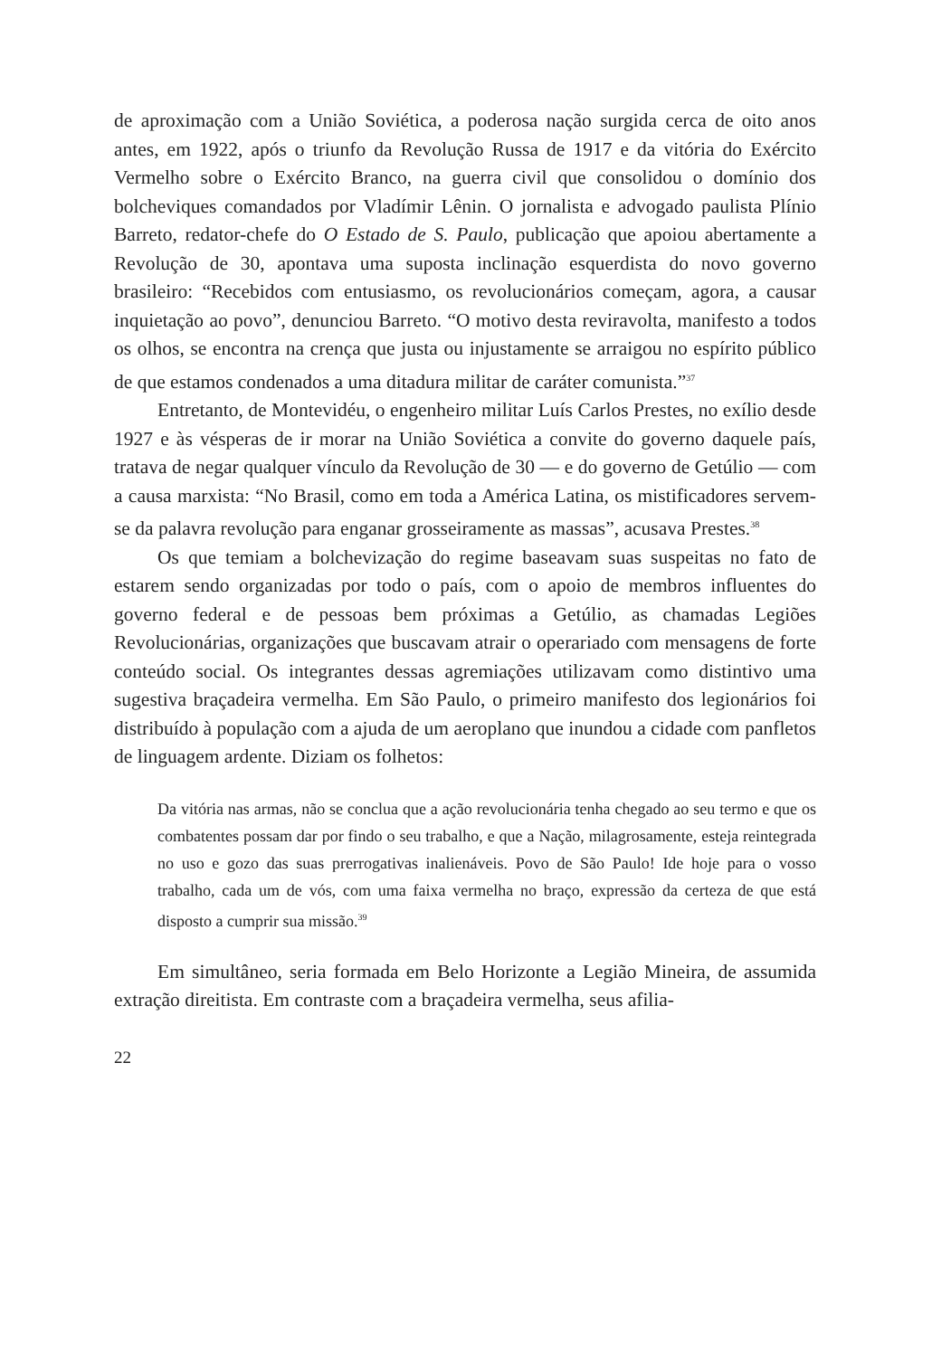de aproximação com a União Soviética, a poderosa nação surgida cerca de oito anos antes, em 1922, após o triunfo da Revolução Russa de 1917 e da vitória do Exército Vermelho sobre o Exército Branco, na guerra civil que consolidou o domínio dos bolcheviques comandados por Vladímir Lênin. O jornalista e advogado paulista Plínio Barreto, redator-chefe do O Estado de S. Paulo, publicação que apoiou abertamente a Revolução de 30, apontava uma suposta inclinação esquerdista do novo governo brasileiro: “Recebidos com entusiasmo, os revolucionários começam, agora, a causar inquietação ao povo”, denunciou Barreto. “O motivo desta reviravolta, manifesto a todos os olhos, se encontra na crença que justa ou injustamente se arraigou no espírito público de que estamos condenados a uma ditadura militar de caráter comunista.”<sup>37</sup>
Entretanto, de Montevidéu, o engenheiro militar Luís Carlos Prestes, no exílio desde 1927 e às vésperas de ir morar na União Soviética a convite do governo daquele país, tratava de negar qualquer vínculo da Revolução de 30 — e do governo de Getúlio — com a causa marxista: “No Brasil, como em toda a América Latina, os mistificadores servem-se da palavra revolução para enganar grosseiramente as massas”, acusava Prestes.<sup>38</sup>
Os que temiam a bolchevização do regime baseavam suas suspeitas no fato de estarem sendo organizadas por todo o país, com o apoio de membros influentes do governo federal e de pessoas bem próximas a Getúlio, as chamadas Legiões Revolucionárias, organizações que buscavam atrair o operariado com mensagens de forte conteúdo social. Os integrantes dessas agremiações utilizavam como distintivo uma sugestiva braçadeira vermelha. Em São Paulo, o primeiro manifesto dos legionários foi distribuído à população com a ajuda de um aeroplano que inundou a cidade com panfletos de linguagem ardente. Diziam os folhetos:
Da vitória nas armas, não se conclua que a ação revolucionária tenha chegado ao seu termo e que os combatentes possam dar por findo o seu trabalho, e que a Nação, milagrosamente, esteja reintegrada no uso e gozo das suas prerrogativas inalienáveis. Povo de São Paulo! Ide hoje para o vosso trabalho, cada um de vós, com uma faixa vermelha no braço, expressão da certeza de que está disposto a cumprir sua missão.<sup>39</sup>
Em simultâneo, seria formada em Belo Horizonte a Legião Mineira, de assumida extração direitista. Em contraste com a braçadeira vermelha, seus afilia-
22